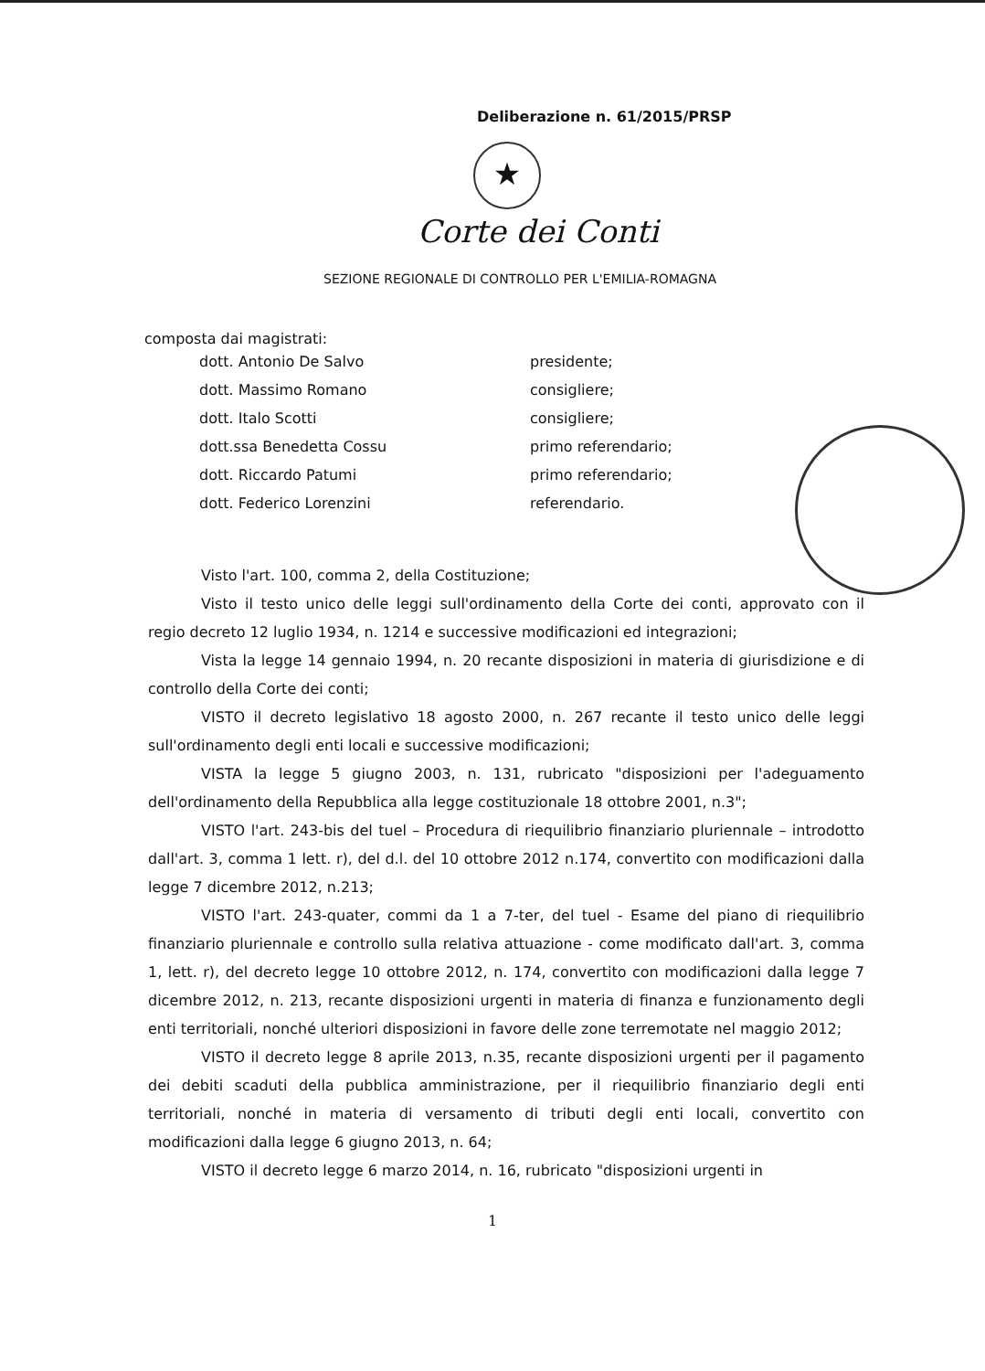Deliberazione n. 61/2015/PRSP
★
Corte dei Conti
SEZIONE REGIONALE DI CONTROLLO PER L'EMILIA-ROMAGNA
composta dai magistrati:
| dott. Antonio De Salvo | presidente; |
| dott. Massimo Romano | consigliere; |
| dott. Italo Scotti | consigliere; |
| dott.ssa Benedetta Cossu | primo referendario; |
| dott. Riccardo Patumi | primo referendario; |
| dott. Federico Lorenzini | referendario. |
Visto l'art. 100, comma 2, della Costituzione;
Visto il testo unico delle leggi sull'ordinamento della Corte dei conti, approvato con il regio decreto 12 luglio 1934, n. 1214 e successive modificazioni ed integrazioni;
Vista la legge 14 gennaio 1994, n. 20 recante disposizioni in materia di giurisdizione e di controllo della Corte dei conti;
VISTO il decreto legislativo 18 agosto 2000, n. 267 recante il testo unico delle leggi sull'ordinamento degli enti locali e successive modificazioni;
VISTA la legge 5 giugno 2003, n. 131, rubricato "disposizioni per l'adeguamento dell'ordinamento della Repubblica alla legge costituzionale 18 ottobre 2001, n.3";
VISTO l'art. 243-bis del tuel – Procedura di riequilibrio finanziario pluriennale – introdotto dall'art. 3, comma 1 lett. r), del d.l. del 10 ottobre 2012 n.174, convertito con modificazioni dalla legge 7 dicembre 2012, n.213;
VISTO l'art. 243-quater, commi da 1 a 7-ter, del tuel - Esame del piano di riequilibrio finanziario pluriennale e controllo sulla relativa attuazione - come modificato dall'art. 3, comma 1, lett. r), del decreto legge 10 ottobre 2012, n. 174, convertito con modificazioni dalla legge 7 dicembre 2012, n. 213, recante disposizioni urgenti in materia di finanza e funzionamento degli enti territoriali, nonché ulteriori disposizioni in favore delle zone terremotate nel maggio 2012;
VISTO il decreto legge 8 aprile 2013, n.35, recante disposizioni urgenti per il pagamento dei debiti scaduti della pubblica amministrazione, per il riequilibrio finanziario degli enti territoriali, nonché in materia di versamento di tributi degli enti locali, convertito con modificazioni dalla legge 6 giugno 2013, n. 64;
VISTO il decreto legge 6 marzo 2014, n. 16, rubricato "disposizioni urgenti in
1